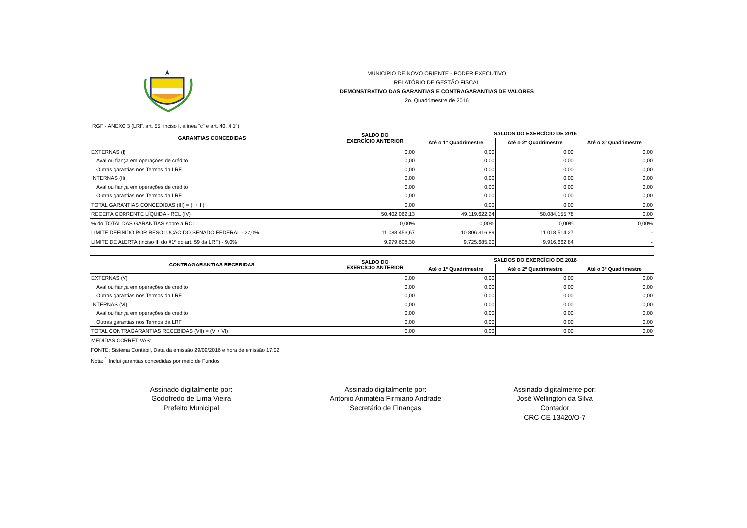MUNICÍPIO DE NOVO ORIENTE - PODER EXECUTIVO
RELATÓRIO DE GESTÃO FISCAL
DEMONSTRATIVO DAS GARANTIAS E CONTRAGARANTIAS DE VALORES
2o. Quadrimestre de 2016
RGF - ANEXO 3 (LRF, art. 55, inciso I, alínea "c" e art. 40, § 1º)
| GARANTIAS CONCEDIDAS | SALDO DO EXERCÍCIO ANTERIOR | SALDOS DO EXERCÍCIO DE 2016 | | |
| --- | --- | --- | --- | --- |
| | | Até o 1º Quadrimestre | Até o 2º Quadrimestre | Até o 3º Quadrimestre |
| EXTERNAS (I) | 0,00 | 0,00 | 0,00 | 0,00 |
| Aval ou fiança em operações de crédito | 0,00 | 0,00 | 0,00 | 0,00 |
| Outras garantias nos Termos da LRF | 0,00 | 0,00 | 0,00 | 0,00 |
| INTERNAS (II) | 0,00 | 0,00 | 0,00 | 0,00 |
| Aval ou fiança em operações de crédito | 0,00 | 0,00 | 0,00 | 0,00 |
| Outras garantias nos Termos da LRF | 0,00 | 0,00 | 0,00 | 0,00 |
| TOTAL GARANTIAS CONCEDIDAS (III) = (I + II) | 0,00 | 0,00 | 0,00 | 0,00 |
| RECEITA CORRENTE LÍQUIDA - RCL (IV) | 50.402.062,13 | 49.119.622,24 | 50.084.155,78 | 0,00 |
| % do TOTAL DAS GARANTIAS sobre a RCL | 0,00% | 0,00% | 0,00% | 0,00% |
| LIMITE DEFINIDO POR RESOLUÇÃO DO SENADO FEDERAL - 22,0% | 11.088.453,67 | 10.806.316,89 | 11.018.514,27 | - |
| LIMITE DE ALERTA (inciso III do §1º do art. 59 da LRF) - 9,0% | 9.979.608,30 | 9.725.685,20 | 9.916.662,84 | - |
| CONTRAGARANTIAS RECEBIDAS | SALDO DO EXERCÍCIO ANTERIOR | SALDOS DO EXERCÍCIO DE 2016 | | |
| --- | --- | --- | --- | --- |
| | | Até o 1º Quadrimestre | Até o 2º Quadrimestre | Até o 3º Quadrimestre |
| EXTERNAS (V) | 0,00 | 0,00 | 0,00 | 0,00 |
| Aval ou fiança em operações de crédito | 0,00 | 0,00 | 0,00 | 0,00 |
| Outras garantias nos Termos da LRF | 0,00 | 0,00 | 0,00 | 0,00 |
| INTERNAS (VI) | 0,00 | 0,00 | 0,00 | 0,00 |
| Aval ou fiança em operações de crédito | 0,00 | 0,00 | 0,00 | 0,00 |
| Outras garantias nos Termos da LRF | 0,00 | 0,00 | 0,00 | 0,00 |
| TOTAL CONTRAGARANTIAS RECEBIDAS (VII) = (V + VI) | 0,00 | 0,00 | 0,00 | 0,00 |
| MEDIDAS CORRETIVAS: | | | | |
FONTE: Sistema Contábil, Data da emissão 29/09/2016 e hora de emissão 17:02
Nota: <sup>1</sup> Inclui garantias concedidas por meio de Fundos
Assinado digitalmente por:
Godofredo de Lima Vieira
Prefeito Municipal
Assinado digitalmente por:
Antonio Arimatéia Firmiano Andrade
Secretário de Finanças
Assinado digitalmente por:
José Wellington da Silva
Contador
CRC CE 13420/O-7